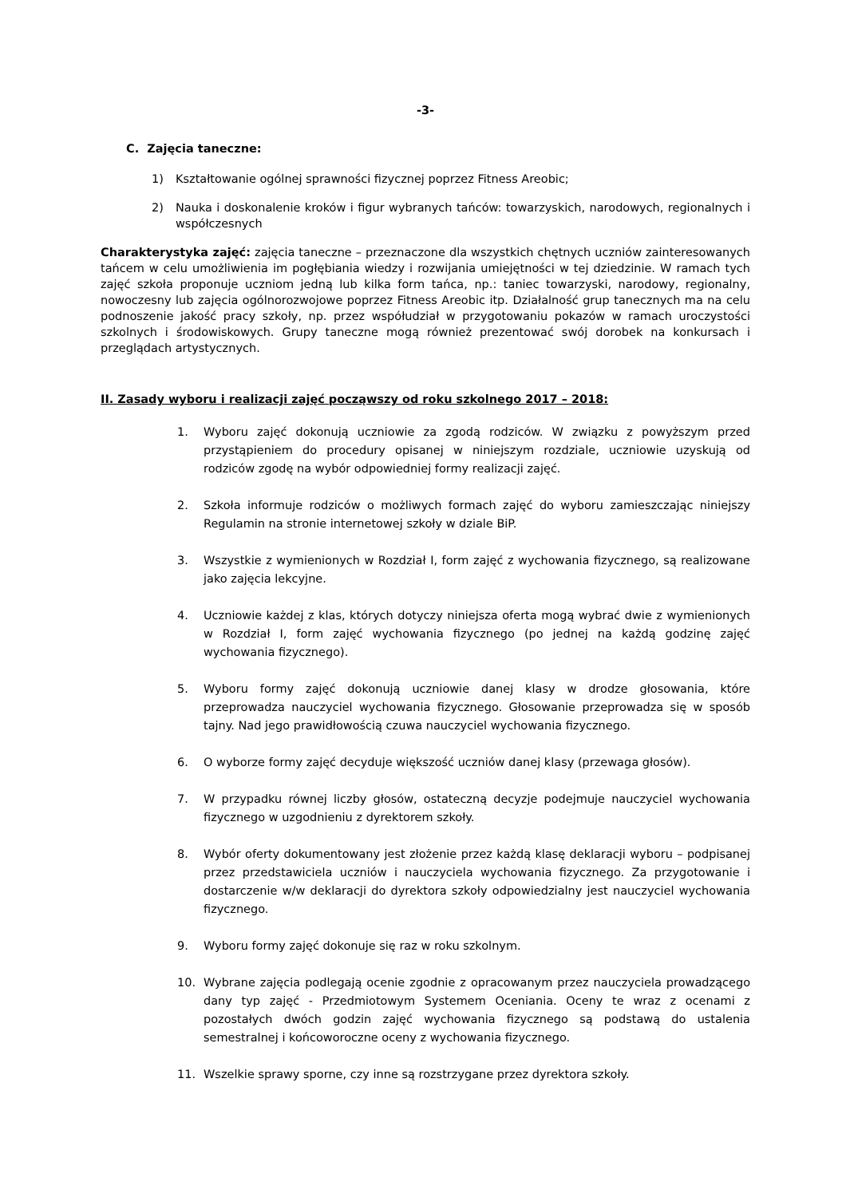-3-
C. Zajęcia taneczne:
1) Kształtowanie ogólnej sprawności fizycznej poprzez Fitness Areobic;
2) Nauka i doskonalenie kroków i figur wybranych tańców: towarzyskich, narodowych, regionalnych i współczesnych
Charakterystyka zajęć: zajęcia taneczne – przeznaczone dla wszystkich chętnych uczniów zainteresowanych tańcem w celu umożliwienia im pogłębiania wiedzy i rozwijania umiejętności w tej dziedzinie. W ramach tych zajęć szkoła proponuje uczniom jedną lub kilka form tańca, np.: taniec towarzyski, narodowy, regionalny, nowoczesny lub zajęcia ogólnorozwojowe poprzez Fitness Areobic itp. Działalność grup tanecznych ma na celu podnoszenie jakość pracy szkoły, np. przez współudział w przygotowaniu pokazów w ramach uroczystości szkolnych i środowiskowych. Grupy taneczne mogą również prezentować swój dorobek na konkursach i przeglądach artystycznych.
II. Zasady wyboru i realizacji zajęć począwszy od roku szkolnego 2017 – 2018:
1. Wyboru zajęć dokonują uczniowie za zgodą rodziców. W związku z powyższym przed przystąpieniem do procedury opisanej w niniejszym rozdziale, uczniowie uzyskują od rodziców zgodę na wybór odpowiedniej formy realizacji zajęć.
2. Szkoła informuje rodziców o możliwych formach zajęć do wyboru zamieszczając niniejszy Regulamin na stronie internetowej szkoły w dziale BiP.
3. Wszystkie z wymienionych w Rozdział I, form zajęć z wychowania fizycznego, są realizowane jako zajęcia lekcyjne.
4. Uczniowie każdej z klas, których dotyczy niniejsza oferta mogą wybrać dwie z wymienionych w Rozdział I, form zajęć wychowania fizycznego (po jednej na każdą godzinę zajęć wychowania fizycznego).
5. Wyboru formy zajęć dokonują uczniowie danej klasy w drodze głosowania, które przeprowadza nauczyciel wychowania fizycznego. Głosowanie przeprowadza się w sposób tajny. Nad jego prawidłowością czuwa nauczyciel wychowania fizycznego.
6. O wyborze formy zajęć decyduje większość uczniów danej klasy (przewaga głosów).
7. W przypadku równej liczby głosów, ostateczną decyzje podejmuje nauczyciel wychowania fizycznego w uzgodnieniu z dyrektorem szkoły.
8. Wybór oferty dokumentowany jest złożenie przez każdą klasę deklaracji wyboru – podpisanej przez przedstawiciela uczniów i nauczyciela wychowania fizycznego. Za przygotowanie i dostarczenie w/w deklaracji do dyrektora szkoły odpowiedzialny jest nauczyciel wychowania fizycznego.
9. Wyboru formy zajęć dokonuje się raz w roku szkolnym.
10. Wybrane zajęcia podlegają ocenie zgodnie z opracowanym przez nauczyciela prowadzącego dany typ zajęć - Przedmiotowym Systemem Oceniania. Oceny te wraz z ocenami z pozostałych dwóch godzin zajęć wychowania fizycznego są podstawą do ustalenia semestralnej i końcoworoczne oceny z wychowania fizycznego.
11. Wszelkie sprawy sporne, czy inne są rozstrzygane przez dyrektora szkoły.